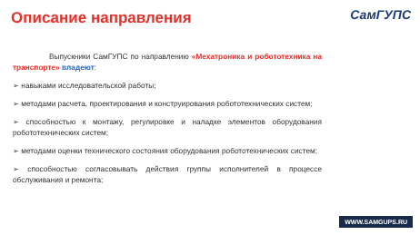Описание направления СамГУПС
Выпускники СамГУПС по направлению «Мехатроника и робототехника на транспорте» владеют:
➢ навыками исследовательской работы;
➢ методами расчета, проектирования и конструирования робототехнических систем;
➢ способностью к монтажу, регулировке и наладке элементов оборудования робототехнических систем;
➢ методами оценки технического состояния оборудования робототехнических систем;
➢ способностью согласовывать действия группы исполнителей в процессе обслуживания и ремонта;
WWW.SAMGUPS.RU